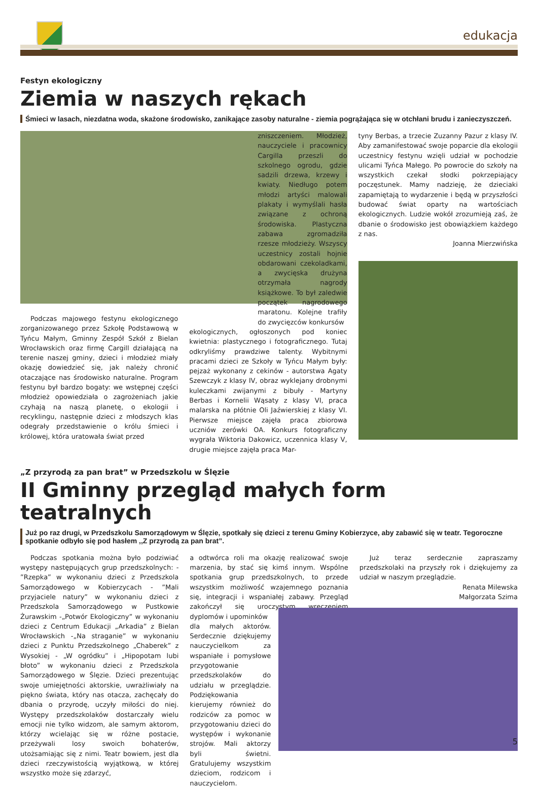edukacja
Festyn ekologiczny
Ziemia w naszych rękach
Śmieci w lasach, niezdatna woda, skażone środowisko, zanikające zasoby naturalne - ziemia pogrążająca się w otchłani brudu i zanieczyszczeń.
Podczas majowego festynu ekologicznego zorganizowanego przez Szkołę Podstawową w Tyńcu Małym, Gminny Zespół Szkół z Bielan Wrocławskich oraz firmę Cargill działającą na terenie naszej gminy, dzieci i młodzież miały okazję dowiedzieć się, jak należy chronić otaczające nas środowisko naturalne. Program festynu był bardzo bogaty: we wstępnej części młodzież opowiedziała o zagrożeniach jakie czyhają na naszą planetę, o ekologii i recyklingu, następnie dzieci z młodszych klas odegrały przedstawienie o królu śmieci i królowej, która uratowała świat przed
zniszczeniem. Młodzież, nauczyciele i pracownicy Cargilla przeszli do szkolnego ogrodu, gdzie sadzili drzewa, krzewy i kwiaty. Niedługo potem młodzi artyści malowali plakaty i wymyślali hasła związane z ochroną środowiska. Plastyczna zabawa zgromadziła rzesze młodzieży. Wszyscy uczestnicy zostali hojnie obdarowani czekoladkami, a zwycięska drużyna otrzymała nagrody książkowe. To był zaledwie początek nagrodowego maratonu. Kolejne trafiły do zwycięzców konkursów
ekologicznych, ogłoszonych pod koniec kwietnia: plastycznego i fotograficznego. Tutaj odkryliśmy prawdziwe talenty. Wybitnymi pracami dzieci ze Szkoły w Tyńcu Małym były: pejzaż wykonany z cekinów - autorstwa Agaty Szewczyk z klasy IV, obraz wyklejany drobnymi kuleczkami zwijanymi z bibuły - Martyny Berbas i Kornelii Wąsaty z klasy VI, praca malarska na płótnie Oli Jaźwierskiej z klasy VI. Pierwsze miejsce zajęła praca zbiorowa uczniów zerówki OA. Konkurs fotograficzny wygrała Wiktoria Dakowicz, uczennica klasy V, drugie miejsce zajęła praca Mar-
tyny Berbas, a trzecie Zuzanny Pazur z klasy IV. Aby zamanifestować swoje poparcie dla ekologii uczestnicy festynu wzięli udział w pochodzie ulicami Tyńca Małego. Po powrocie do szkoły na wszystkich czekał słodki pokrzepiający poczęstunek. Mamy nadzieję, że dzieciaki zapamiętają to wydarzenie i będą w przyszłości budować świat oparty na wartościach ekologicznych. Ludzie wokół zrozumieją zaś, że dbanie o środowisko jest obowiązkiem każdego z nas.
Joanna Mierzwińska
„Z przyrodą za pan brat” w Przedszkolu w Ślęzie
II Gminny przegląd małych form teatralnych
Już po raz drugi, w Przedszkolu Samorządowym w Ślęzie, spotkały się dzieci z terenu Gminy Kobierzyce, aby zabawić się w teatr. Tegoroczne spotkanie odbyło się pod hasłem ,,Z przyrodą za pan brat”.
Podczas spotkania można było podziwiać występy następujących grup przedszkolnych: - ”Rzepka” w wykonaniu dzieci z Przedszkola Samorządowego w Kobierzycach - ”Mali przyjaciele natury” w wykonaniu dzieci z Przedszkola Samorządowego w Pustkowie Żurawskim -„Potwór Ekologiczny” w wykonaniu dzieci z Centrum Edukacji „Arkadia” z Bielan Wrocławskich -„Na straganie” w wykonaniu dzieci z Punktu Przedszkolnego „Chaberek” z Wysokiej - „W ogródku” i „Hipopotam lubi błoto” w wykonaniu dzieci z Przedszkola Samorządowego w Ślęzie. Dzieci prezentując swoje umiejętności aktorskie, uwrażliwiały na piękno świata, który nas otacza, zachęcały do dbania o przyrodę, uczyły miłości do niej. Występy przedszkolaków dostarczały wielu emocji nie tylko widzom, ale samym aktorom, którzy wcielając się w różne postacie, przeżywali losy swoich bohaterów, utożsamiając się z nimi. Teatr bowiem, jest dla dzieci rzeczywistością wyjątkową, w której wszystko może się zdarzyć,
a odtwórca roli ma okazję realizować swoje marzenia, by stać się kimś innym. Wspólne spotkania grup przedszkolnych, to przede wszystkim możliwość wzajemnego poznania się, integracji i wspaniałej zabawy. Przegląd zakończył się uroczystym wręczeniem dyplomów i upominków
dla małych aktorów. Serdecznie dziękujemy nauczycielkom za wspaniałe i pomysłowe przygotowanie przedszkolaków do udziału w przeglądzie. Podziękowania kierujemy również do rodziców za pomoc w przygotowaniu dzieci do występów i wykonanie strojów. Mali aktorzy byli świetni. Gratulujemy wszystkim dzieciom, rodzicom i nauczycielom.
Już teraz serdecznie zapraszamy przedszkolaki na przyszły rok i dziękujemy za udział w naszym przeglądzie.
Renata Milewska
Małgorzata Szima
5